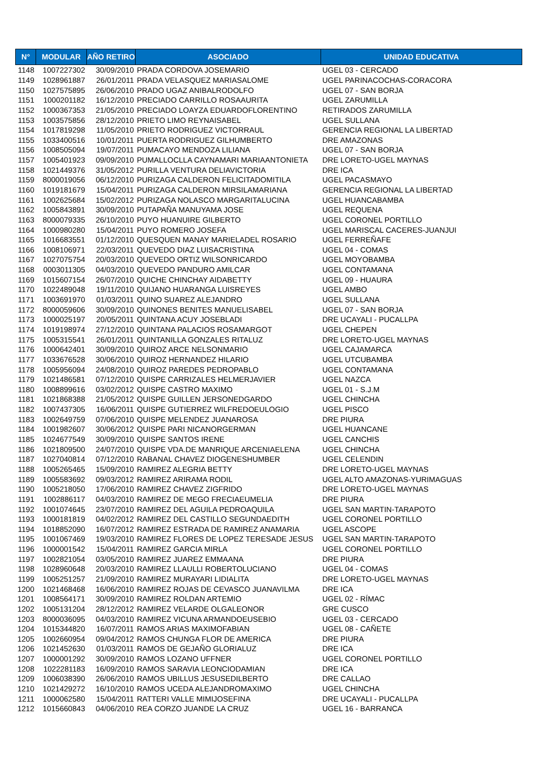| N° | MODULAR | AÑO RETIRO | ASOCIADO | UNIDAD EDUCATIVA |
| --- | --- | --- | --- | --- |
| 1148 | 1007227302 | 30/09/2010 | PRADA CORDOVA JOSEMARIO | UGEL 03 - CERCADO |
| 1149 | 1028961887 | 26/01/2011 | PRADA VELASQUEZ MARIASALOME | UGEL PARINACOCHAS-CORACORA |
| 1150 | 1027575895 | 26/06/2010 | PRADO UGAZ ANIBALRODOLFO | UGEL 07 - SAN BORJA |
| 1151 | 1000201182 | 16/12/2010 | PRECIADO CARRILLO ROSAAURITA | UGEL ZARUMILLA |
| 1152 | 1000367353 | 21/05/2010 | PRECIADO LOAYZA EDUARDOFLORENTINO | RETIRADOS ZARUMILLA |
| 1153 | 1003575856 | 28/12/2010 | PRIETO LIMO REYNAISABEL | UGEL SULLANA |
| 1154 | 1017819298 | 11/05/2010 | PRIETO RODRIGUEZ VICTORRAUL | GERENCIA REGIONAL LA LIBERTAD |
| 1155 | 1033400516 | 10/01/2011 | PUERTA RODRIGUEZ GILHUMBERTO | DRE AMAZONAS |
| 1156 | 1008505094 | 19/07/2011 | PUMACAYO MENDOZA LILIANA | UGEL 07 - SAN BORJA |
| 1157 | 1005401923 | 09/09/2010 | PUMALLOCLLA CAYNAMARI MARIAANTONIETA | DRE LORETO-UGEL MAYNAS |
| 1158 | 1021449376 | 31/05/2012 | PURILLA VENTURA DELIAVICTORIA | DRE ICA |
| 1159 | 8000019056 | 06/12/2010 | PURIZAGA CALDERON FELICITADOMITILA | UGEL PACASMAYO |
| 1160 | 1019181679 | 15/04/2011 | PURIZAGA CALDERON MIRSILAMARIANA | GERENCIA REGIONAL LA LIBERTAD |
| 1161 | 1002625684 | 15/02/2012 | PURIZAGA NOLASCO MARGARITALUCINA | UGEL HUANCABAMBA |
| 1162 | 1005843891 | 30/09/2010 | PUTAPAÑA MANUYAMA JOSE | UGEL REQUENA |
| 1163 | 8000079335 | 26/10/2010 | PUYO HUANUIRE GILBERTO | UGEL CORONEL PORTILLO |
| 1164 | 1000980280 | 15/04/2011 | PUYO ROMERO JOSEFA | UGEL MARISCAL CACERES-JUANJUI |
| 1165 | 1016683551 | 01/12/2010 | QUESQUEN MANAY MARIELADEL ROSARIO | UGEL FERREÑAFE |
| 1166 | 1008106971 | 22/03/2011 | QUEVEDO DIAZ LUISACRISTINA | UGEL 04 - COMAS |
| 1167 | 1027075754 | 20/03/2010 | QUEVEDO ORTIZ WILSONRICARDO | UGEL MOYOBAMBA |
| 1168 | 0003011305 | 04/03/2010 | QUEVEDO PANDURO AMILCAR | UGEL CONTAMANA |
| 1169 | 1015607154 | 26/07/2010 | QUICHE CHINCHAY AIDABETTY | UGEL 09 - HUAURA |
| 1170 | 1022489048 | 19/11/2010 | QUIJANO HUARANGA LUISREYES | UGEL AMBO |
| 1171 | 1003691970 | 01/03/2011 | QUINO SUAREZ ALEJANDRO | UGEL SULLANA |
| 1172 | 8000059606 | 30/09/2010 | QUINONES BENITES MANUELISABEL | UGEL 07 - SAN BORJA |
| 1173 | 1000025197 | 20/05/2011 | QUINTANA ACUY JOSEBLADI | DRE UCAYALI - PUCALLPA |
| 1174 | 1019198974 | 27/12/2010 | QUINTANA PALACIOS ROSAMARGOT | UGEL CHEPEN |
| 1175 | 1005315541 | 26/01/2011 | QUINTANILLA GONZALES RITALUZ | DRE LORETO-UGEL MAYNAS |
| 1176 | 1000642401 | 30/09/2010 | QUIROZ ARCE NELSONMARIO | UGEL CAJAMARCA |
| 1177 | 1033676528 | 30/06/2010 | QUIROZ HERNANDEZ HILARIO | UGEL UTCUBAMBA |
| 1178 | 1005956094 | 24/08/2010 | QUIROZ PAREDES PEDROPABLO | UGEL CONTAMANA |
| 1179 | 1021486581 | 07/12/2010 | QUISPE CARRIZALES HELMERJAVIER | UGEL NAZCA |
| 1180 | 1008899616 | 03/02/2012 | QUISPE CASTRO MAXIMO | UGEL 01 - S.J.M |
| 1181 | 1021868388 | 21/05/2012 | QUISPE GUILLEN JERSONEDGARDO | UGEL CHINCHA |
| 1182 | 1007437305 | 16/06/2011 | QUISPE GUTIERREZ WILFREDOEULOGIO | UGEL PISCO |
| 1183 | 1002649759 | 07/06/2010 | QUISPE MELENDEZ JUANAROSA | DRE PIURA |
| 1184 | 1001982607 | 30/06/2012 | QUISPE PARI NICANORGERMAN | UGEL HUANCANE |
| 1185 | 1024677549 | 30/09/2010 | QUISPE SANTOS IRENE | UGEL CANCHIS |
| 1186 | 1021809500 | 24/07/2010 | QUISPE VDA.DE MANRIQUE ARCENIAELENA | UGEL CHINCHA |
| 1187 | 1027040814 | 07/12/2010 | RABANAL CHAVEZ DIOGENESHUMBER | UGEL CELENDIN |
| 1188 | 1005265465 | 15/09/2010 | RAMIREZ ALEGRIA BETTY | DRE LORETO-UGEL MAYNAS |
| 1189 | 1005583692 | 09/03/2012 | RAMIREZ ARIRAMA RODIL | UGEL ALTO AMAZONAS-YURIMAGUAS |
| 1190 | 1005218050 | 17/06/2010 | RAMIREZ CHAVEZ ZIGFRIDO | DRE LORETO-UGEL MAYNAS |
| 1191 | 1002886117 | 04/03/2010 | RAMIREZ DE MEGO FRECIAEUMELIA | DRE PIURA |
| 1192 | 1001074645 | 23/07/2010 | RAMIREZ DEL AGUILA PEDROAQUILA | UGEL SAN MARTIN-TARAPOTO |
| 1193 | 1000181819 | 04/02/2012 | RAMIREZ DEL CASTILLO SEGUNDAEDITH | UGEL CORONEL PORTILLO |
| 1194 | 1018852090 | 16/07/2012 | RAMIREZ ESTRADA DE RAMIREZ ANAMARIA | UGEL ASCOPE |
| 1195 | 1001067469 | 19/03/2010 | RAMIREZ FLORES DE LOPEZ TERESADE JESUS | UGEL SAN MARTIN-TARAPOTO |
| 1196 | 1000001542 | 15/04/2011 | RAMIREZ GARCIA MIRLA | UGEL CORONEL PORTILLO |
| 1197 | 1002821054 | 03/05/2010 | RAMIREZ JUAREZ EMMAANA | DRE PIURA |
| 1198 | 1028960648 | 20/03/2010 | RAMIREZ LLAULLI ROBERTOLUCIANO | UGEL 04 - COMAS |
| 1199 | 1005251257 | 21/09/2010 | RAMIREZ MURAYARI LIDIALITA | DRE LORETO-UGEL MAYNAS |
| 1200 | 1021468468 | 16/06/2010 | RAMIREZ ROJAS DE CEVASCO JUANAVILMA | DRE ICA |
| 1201 | 1008564171 | 30/09/2010 | RAMIREZ ROLDAN ARTEMIO | UGEL 02 - RÍMAC |
| 1202 | 1005131204 | 28/12/2012 | RAMIREZ VELARDE OLGALEONOR | GRE CUSCO |
| 1203 | 8000036095 | 04/03/2010 | RAMIREZ VICUNA ARMANDOEUSEBIO | UGEL 03 - CERCADO |
| 1204 | 1015344820 | 16/07/2011 | RAMOS ARIAS MAXIMOFABIAN | UGEL 08 - CAÑETE |
| 1205 | 1002660954 | 09/04/2012 | RAMOS CHUNGA FLOR DE AMERICA | DRE PIURA |
| 1206 | 1021452630 | 01/03/2011 | RAMOS DE GEJAÑO GLORIALUZ | DRE ICA |
| 1207 | 1000001292 | 30/09/2010 | RAMOS LOZANO UFFNER | UGEL CORONEL PORTILLO |
| 1208 | 1022281183 | 16/09/2010 | RAMOS SARAVIA LEONCIODAMIAN | DRE ICA |
| 1209 | 1006038390 | 26/06/2010 | RAMOS UBILLUS JESUSEDILBERTO | DRE CALLAO |
| 1210 | 1021429272 | 16/10/2010 | RAMOS UCEDA ALEJANDROMAXIMO | UGEL CHINCHA |
| 1211 | 1000062580 | 15/04/2011 | RATTERI VALLE MIMIJOSEFINA | DRE UCAYALI - PUCALLPA |
| 1212 | 1015660843 | 04/06/2010 | REA CORZO JUANDE LA CRUZ | UGEL 16 - BARRANCA |